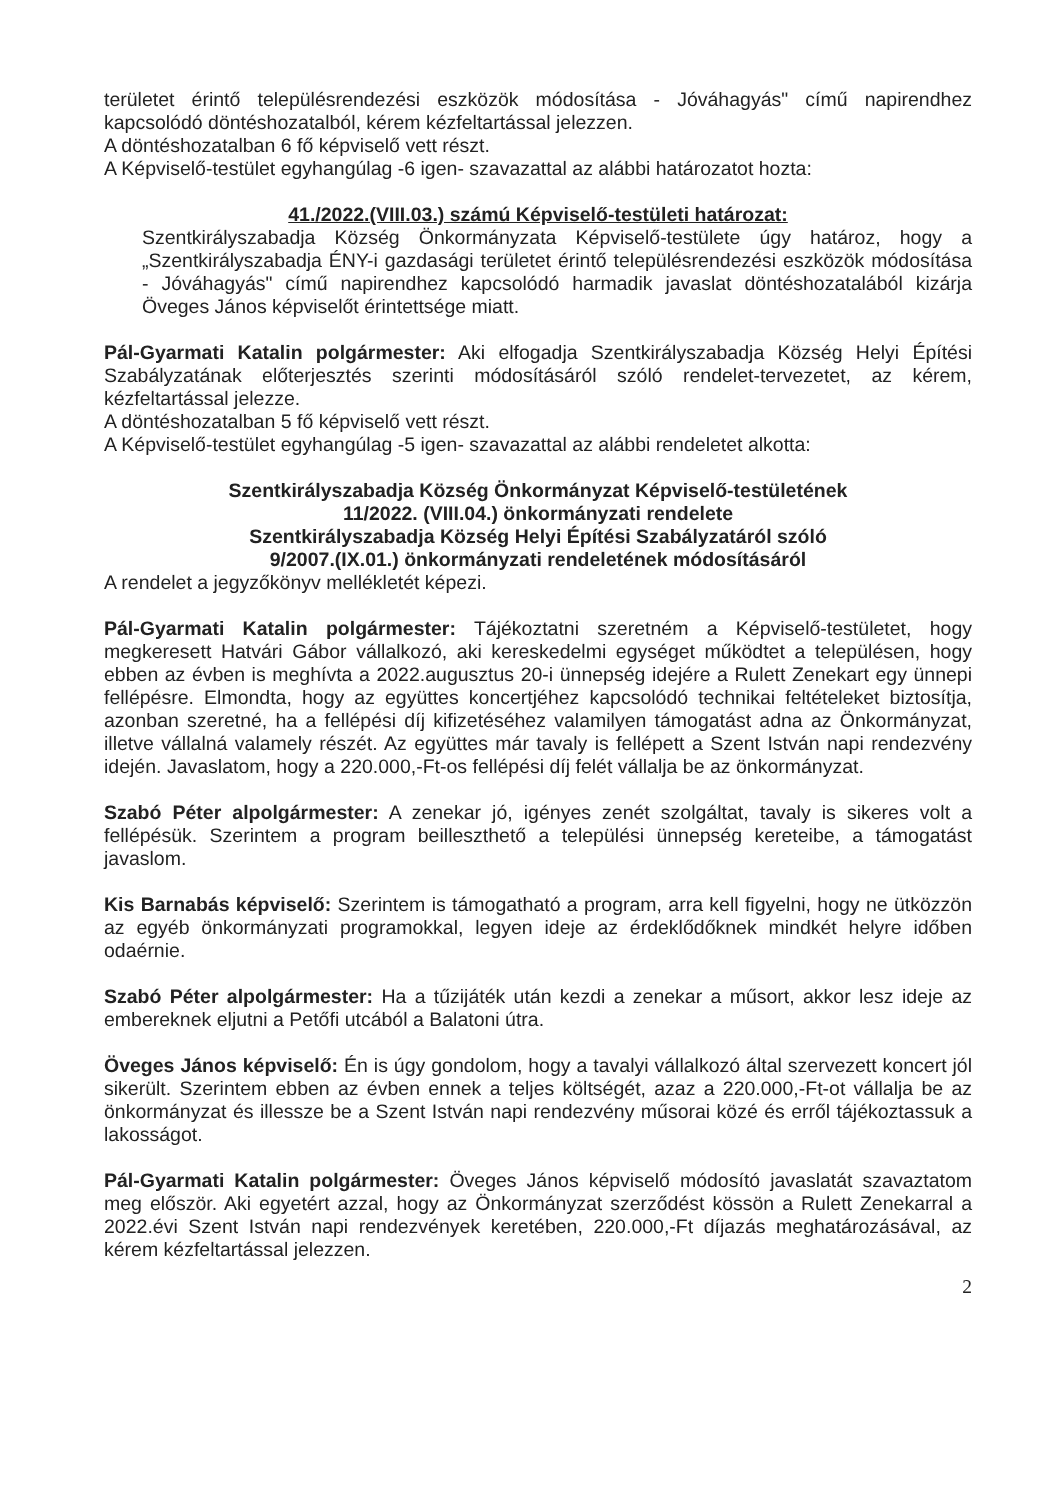területet érintő településrendezési eszközök módosítása - Jóváhagyás" című napirendhez kapcsolódó döntéshozatalból, kérem kézfeltartással jelezzen.
A döntéshozatalban 6 fő képviselő vett részt.
A Képviselő-testület egyhangúlag -6 igen- szavazattal az alábbi határozatot hozta:
41./2022.(VIII.03.) számú Képviselő-testületi határozat:
Szentkirályszabadja Község Önkormányzata Képviselő-testülete úgy határoz, hogy a „Szentkirályszabadja ÉNY-i gazdasági területet érintő településrendezési eszközök módosítása - Jóváhagyás" című napirendhez kapcsolódó harmadik javaslat döntéshozatalából kizárja Öveges János képviselőt érintettsége miatt.
Pál-Gyarmati Katalin polgármester: Aki elfogadja Szentkirályszabadja Község Helyi Építési Szabályzatának előterjesztés szerinti módosításáról szóló rendelet-tervezetet, az kérem, kézfeltartással jelezze.
A döntéshozatalban 5 fő képviselő vett részt.
A Képviselő-testület egyhangúlag -5 igen- szavazattal az alábbi rendeletet alkotta:
Szentkirályszabadja Község Önkormányzat Képviselő-testületének
11/2022. (VIII.04.) önkormányzati rendelete
Szentkirályszabadja Község Helyi Építési Szabályzatáról szóló
9/2007.(IX.01.) önkormányzati rendeletének módosításáról
A rendelet a jegyzőkönyv mellékletét képezi.
Pál-Gyarmati Katalin polgármester: Tájékoztatni szeretném a Képviselő-testületet, hogy megkeresett Hatvári Gábor vállalkozó, aki kereskedelmi egységet működtet a településen, hogy ebben az évben is meghívta a 2022.augusztus 20-i ünnepség idejére a Rulett Zenekart egy ünnepi fellépésre. Elmondta, hogy az együttes koncertjéhez kapcsolódó technikai feltételeket biztosítja, azonban szeretné, ha a fellépési díj kifizetéséhez valamilyen támogatást adna az Önkormányzat, illetve vállalná valamely részét. Az együttes már tavaly is fellépett a Szent István napi rendezvény idején. Javaslatom, hogy a 220.000,-Ft-os fellépési díj felét vállalja be az önkormányzat.
Szabó Péter alpolgármester: A zenekar jó, igényes zenét szolgáltat, tavaly is sikeres volt a fellépésük. Szerintem a program beilleszthető a települési ünnepség kereteibe, a támogatást javaslom.
Kis Barnabás képviselő: Szerintem is támogatható a program, arra kell figyelni, hogy ne ütközzön az egyéb önkormányzati programokkal, legyen ideje az érdeklődőknek mindkét helyre időben odaérnie.
Szabó Péter alpolgármester: Ha a tűzijáték után kezdi a zenekar a műsort, akkor lesz ideje az embereknek eljutni a Petőfi utcából a Balatoni útra.
Öveges János képviselő: Én is úgy gondolom, hogy a tavalyi vállalkozó által szervezett koncert jól sikerült. Szerintem ebben az évben ennek a teljes költségét, azaz a 220.000,-Ft-ot vállalja be az önkormányzat és illessze be a Szent István napi rendezvény műsorai közé és erről tájékoztassuk a lakosságot.
Pál-Gyarmati Katalin polgármester: Öveges János képviselő módosító javaslatát szavaztatom meg először. Aki egyetért azzal, hogy az Önkormányzat szerződést kössön a Rulett Zenekarral a 2022.évi Szent István napi rendezvények keretében, 220.000,-Ft díjazás meghatározásával, az kérem kézfeltartással jelezzen.
2